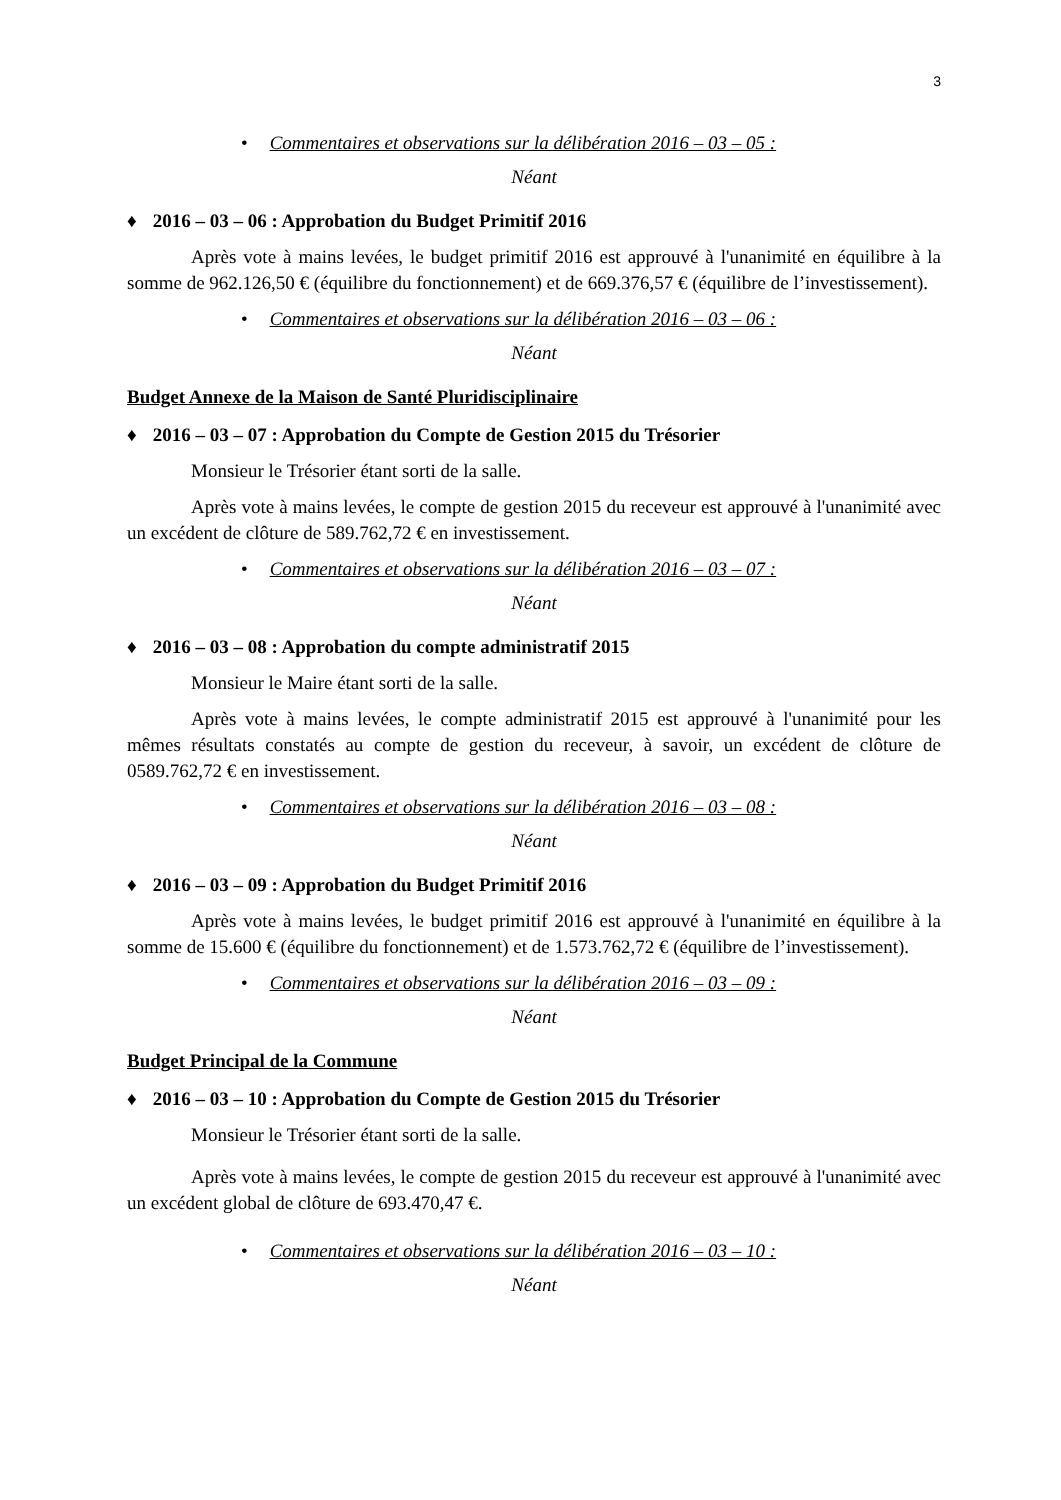3
• Commentaires et observations sur la délibération 2016 – 03 – 05 :
Néant
♦ 2016 – 03 – 06 : Approbation du Budget Primitif 2016
Après vote à mains levées, le budget primitif 2016 est approuvé à l'unanimité en équilibre à la somme de 962.126,50 € (équilibre du fonctionnement) et de 669.376,57 € (équilibre de l’investissement).
• Commentaires et observations sur la délibération 2016 – 03 – 06 :
Néant
Budget Annexe de la Maison de Santé Pluridisciplinaire
♦ 2016 – 03 – 07 : Approbation du Compte de Gestion 2015 du Trésorier
Monsieur le Trésorier étant sorti de la salle.
Après vote à mains levées, le compte de gestion 2015 du receveur est approuvé à l'unanimité avec un excédent de clôture de 589.762,72 € en investissement.
• Commentaires et observations sur la délibération 2016 – 03 – 07 :
Néant
♦ 2016 – 03 – 08 : Approbation du compte administratif 2015
Monsieur le Maire étant sorti de la salle.
Après vote à mains levées, le compte administratif 2015 est approuvé à l'unanimité pour les mêmes résultats constatés au compte de gestion du receveur, à savoir, un excédent de clôture de 0589.762,72 € en investissement.
• Commentaires et observations sur la délibération 2016 – 03 – 08 :
Néant
♦ 2016 – 03 – 09 : Approbation du Budget Primitif 2016
Après vote à mains levées, le budget primitif 2016 est approuvé à l'unanimité en équilibre à la somme de 15.600 € (équilibre du fonctionnement) et de 1.573.762,72 € (équilibre de l’investissement).
• Commentaires et observations sur la délibération 2016 – 03 – 09 :
Néant
Budget Principal de la Commune
♦ 2016 – 03 – 10 : Approbation du Compte de Gestion 2015 du Trésorier
Monsieur le Trésorier étant sorti de la salle.
Après vote à mains levées, le compte de gestion 2015 du receveur est approuvé à l'unanimité avec un excédent global de clôture de 693.470,47 €.
• Commentaires et observations sur la délibération 2016 – 03 – 10 :
Néant